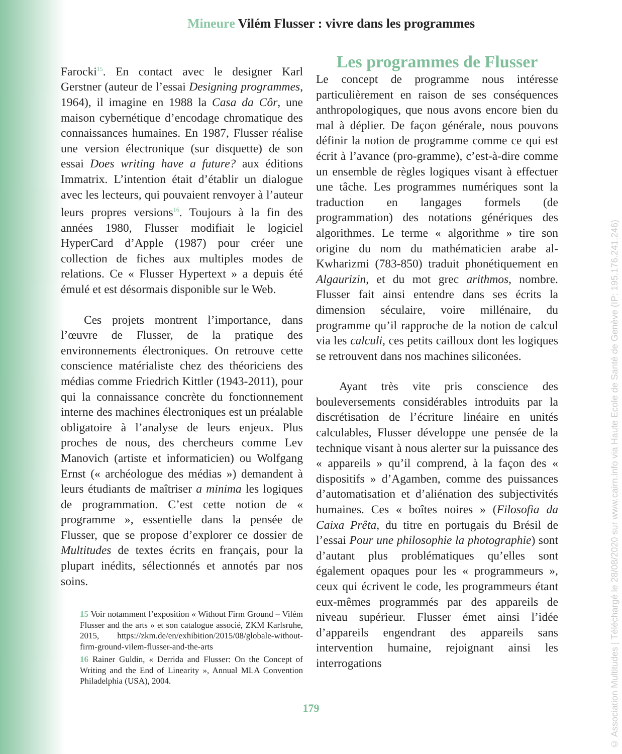Mineure Vilém Flusser : vivre dans les programmes
Farocki<sup>15</sup>. En contact avec le designer Karl Gerstner (auteur de l’essai Designing programmes, 1964), il imagine en 1988 la Casa da Côr, une maison cybernétique d’encodage chromatique des connaissances humaines. En 1987, Flusser réalise une version électronique (sur disquette) de son essai Does writing have a future? aux éditions Immatrix. L’intention était d’établir un dialogue avec les lecteurs, qui pouvaient renvoyer à l’auteur leurs propres versions<sup>16</sup>. Toujours à la fin des années 1980, Flusser modifiait le logiciel HyperCard d’Apple (1987) pour créer une collection de fiches aux multiples modes de relations. Ce « Flusser Hypertext » a depuis été émulé et est désormais disponible sur le Web.
Ces projets montrent l’importance, dans l’œuvre de Flusser, de la pratique des environnements électroniques. On retrouve cette conscience matérialiste chez des théoriciens des médias comme Friedrich Kittler (1943-2011), pour qui la connaissance concrète du fonctionnement interne des machines électroniques est un préalable obligatoire à l’analyse de leurs enjeux. Plus proches de nous, des chercheurs comme Lev Manovich (artiste et informaticien) ou Wolfgang Ernst (« archéologue des médias ») demandent à leurs étudiants de maîtriser a minima les logiques de programmation. C’est cette notion de « programme », essentielle dans la pensée de Flusser, que se propose d’explorer ce dossier de Multitudes de textes écrits en français, pour la plupart inédits, sélectionnés et annotés par nos soins.
15 Voir notamment l’exposition « Without Firm Ground – Vilém Flusser and the arts » et son catalogue associé, ZKM Karlsruhe, 2015, https://zkm.de/en/exhibition/2015/08/globale-without-firm-ground-vilem-flusser-and-the-arts
16 Rainer Guldin, « Derrida and Flusser: On the Concept of Writing and the End of Linearity », Annual MLA Convention Philadelphia (USA), 2004.
Les programmes de Flusser
Le concept de programme nous intéresse particulièrement en raison de ses conséquences anthropologiques, que nous avons encore bien du mal à déplier. De façon générale, nous pouvons définir la notion de programme comme ce qui est écrit à l’avance (pro-gramme), c’est-à-dire comme un ensemble de règles logiques visant à effectuer une tâche. Les programmes numériques sont la traduction en langages formels (de programmation) des notations génériques des algorithmes. Le terme « algorithme » tire son origine du nom du mathématicien arabe al-Kwharizmi (783-850) traduit phonétiquement en Algaurizin, et du mot grec arithmos, nombre. Flusser fait ainsi entendre dans ses écrits la dimension séculaire, voire millénaire, du programme qu’il rapproche de la notion de calcul via les calculi, ces petits cailloux dont les logiques se retrouvent dans nos machines siliconées.
Ayant très vite pris conscience des bouleversements considérables introduits par la discrétisation de l’écriture linéaire en unités calculables, Flusser développe une pensée de la technique visant à nous alerter sur la puissance des « appareils » qu’il comprend, à la façon des « dispositifs » d’Agamben, comme des puissances d’automatisation et d’aliénation des subjectivités humaines. Ces « boîtes noires » (Filosofia da Caixa Prêta, du titre en portugais du Brésil de l’essai Pour une philosophie la photographie) sont d’autant plus problématiques qu’elles sont également opaques pour les « programmeurs », ceux qui écrivent le code, les programmeurs étant eux-mêmes programmés par des appareils de niveau supérieur. Flusser émet ainsi l’idée d’appareils engendrant des appareils sans intervention humaine, rejoignant ainsi les interrogations
179
© Association Multitudes | Téléchargé le 28/08/2020 sur www.cairn.info via Haute Ecole de Santé de Genève (IP: 195.176.241.246)